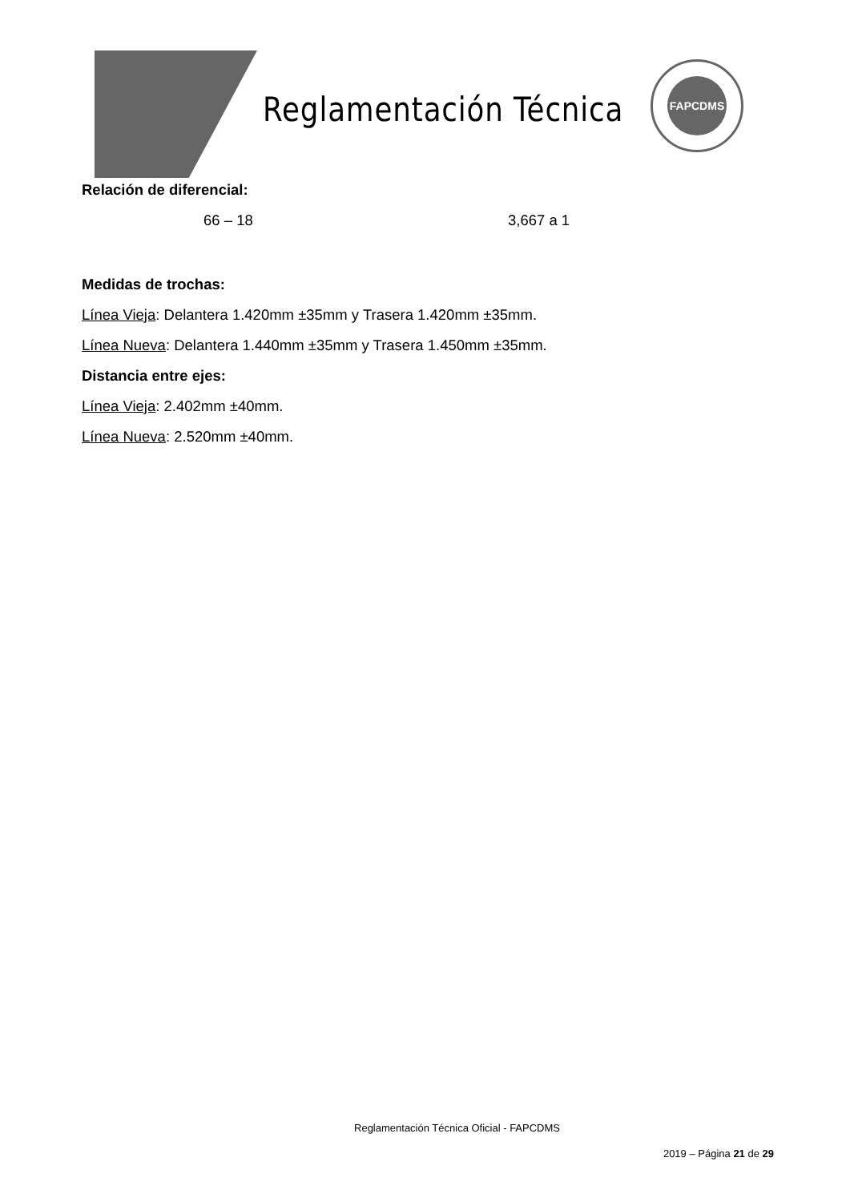Reglamentación Técnica
FAPCDMS
Relación de diferencial:
66 – 18 3,667 a 1
Medidas de trochas:
Línea Vieja: Delantera 1.420mm ±35mm y Trasera 1.420mm ±35mm.
Línea Nueva: Delantera 1.440mm ±35mm y Trasera 1.450mm ±35mm.
Distancia entre ejes:
Línea Vieja: 2.402mm ±40mm.
Línea Nueva: 2.520mm ±40mm.
Reglamentación Técnica Oficial - FAPCDMS
2019 – Página 21 de 29